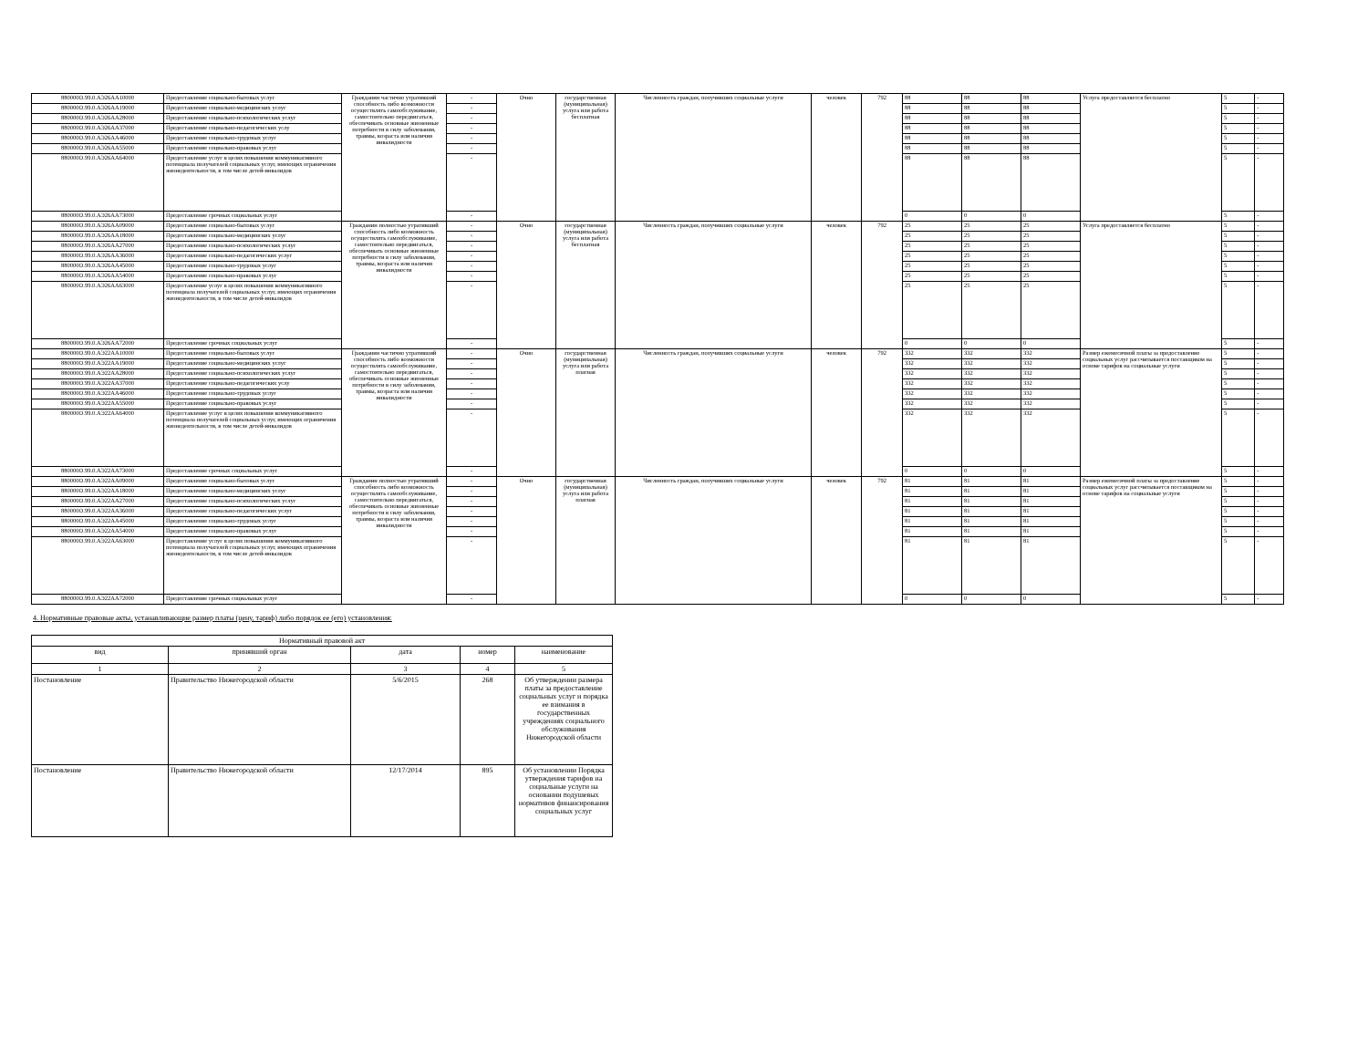| 880000О.99.0.АЭ26АА10000 | Предоставление социально-бытовых услуг | Гражданин частично утративший способность либо возможности осуществлять самообслуживание, самостоятельно передвигаться, обеспечивать основные жизненные потребности в силу заболевания, травмы, возраста или наличия инвалидности | - | Очно | государственная (муниципальная) услуга или работа бесплатная | Численность граждан, получивших социальные услуги | человек | 792 | 88 | 88 | 88 | Услуга предоставляется бесплатно | 5 | - |
| 880000О.99.0.АЭ26АА19000 | Предоставление социально-медицинских услуг | | - | | | | | | 88 | 88 | 88 | | 5 | - |
| 880000О.99.0.АЭ26АА28000 | Предоставление социально-психологических услуг | | - | | | | | | 88 | 88 | 88 | | 5 | - |
| 880000О.99.0.АЭ26АА37000 | Предоставление социально-педагогических услу | | - | | | | | | 88 | 88 | 88 | | 5 | - |
| 880000О.99.0.АЭ26АА46000 | Предоставление социально-трудовых услуг | | - | | | | | | 88 | 88 | 88 | | 5 | - |
| 880000О.99.0.АЭ26АА55000 | Предоставление социально-правовых услуг | | - | | | | | | 88 | 88 | 88 | | 5 | - |
| 880000О.99.0.АЭ26АА64000 | Предоставление услуг в целях повышения коммуникативного потенциала получателей социальных услуг, имеющих ограничения жизнедеятельности, в том числе детей-инвалидов | | - | | | | | | 88 | 88 | 88 | | 5 | - |
| 880000О.99.0.АЭ26АА73000 | Предоставление срочных социальных услуг | | - | | | | | | 0 | 0 | 0 | | 5 | - |
| 880000О.99.0.АЭ26АА09000 | Предоставление социально-бытовых услуг | Гражданин полностью утративший способность либо возможность осуществлять самообслуживание, самостоятельно передвигаться, обеспечивать основные жизненные потребности в силу заболевания, травмы, возраста или наличия инвалидности | - | Очно | государственная (муниципальная) услуга или работа бесплатная | Численность граждан, получивших социальные услуги | человек | 792 | 25 | 25 | 25 | Услуга предоставляется бесплатно | 5 | - |
| 880000О.99.0.АЭ26АА18000 | Предоставление социально-медицинских услуг | | - | | | | | | 25 | 25 | 25 | | 5 | - |
| 880000О.99.0.АЭ26АА27000 | Предоставление социально-психологических услуг | | - | | | | | | 25 | 25 | 25 | | 5 | - |
| 880000О.99.0.АЭ26АА36000 | Предоставление социально-педагогических услуг | | - | | | | | | 25 | 25 | 25 | | 5 | - |
| 880000О.99.0.АЭ26АА45000 | Предоставление социально-трудовых услуг | | - | | | | | | 25 | 25 | 25 | | 5 | - |
| 880000О.99.0.АЭ26АА54000 | Предоставление социально-правовых услуг | | - | | | | | | 25 | 25 | 25 | | 5 | - |
| 880000О.99.0.АЭ26АА63000 | Предоставление услуг в целях повышения коммуникативного потенциала получателей социальных услуг, имеющих ограничения жизнедеятельности, в том числе детей-инвалидов | | - | | | | | | 25 | 25 | 25 | | 5 | - |
| 880000О.99.0.АЭ26АА72000 | Предоставление срочных социальных услуг | | - | | | | | | 0 | 0 | 0 | | 5 | - |
| 880000О.99.0.АЭ22АА10000 | Предоставление социально-бытовых услуг | Гражданин частично утративший способность либо возможности осуществлять самообслуживание, самостоятельно передвигаться, обеспечивать основные жизненные потребности в силу заболевания, травмы, возраста или наличия инвалидности | - | Очно | государственная (муниципальная) услуга или работа платная | Численность граждан, получивших социальные услуги | человек | 792 | 332 | 332 | 332 | Размер ежемесячной платы за предоставление социальных услуг рассчитывается поставщиком на основе тарифов на социальные услуги | 5 | - |
| 880000О.99.0.АЭ22АА19000 | Предоставление социально-медицинских услуг | | - | | | | | | 332 | 332 | 332 | | 5 | - |
| 880000О.99.0.АЭ22АА28000 | Предоставление социально-психологических услуг | | - | | | | | | 332 | 332 | 332 | | 5 | - |
| 880000О.99.0.АЭ22АА37000 | Предоставление социально-педагогических услу | | - | | | | | | 332 | 332 | 332 | | 5 | - |
| 880000О.99.0.АЭ22АА46000 | Предоставление социально-трудовых услуг | | - | | | | | | 332 | 332 | 332 | | 5 | - |
| 880000О.99.0.АЭ22АА55000 | Предоставление социально-правовых услуг | | - | | | | | | 332 | 332 | 332 | | 5 | - |
| 880000О.99.0.АЭ22АА64000 | Предоставление услуг в целях повышения коммуникативного потенциала получателей социальных услуг, имеющих ограничения жизнедеятельности, в том числе детей-инвалидов | | - | | | | | | 332 | 332 | 332 | | 5 | - |
| 880000О.99.0.АЭ22АА73000 | Предоставление срочных социальных услуг | | - | | | | | | 0 | 0 | 0 | | 5 | - |
| 880000О.99.0.АЭ22АА09000 | Предоставление социально-бытовых услуг | Гражданин полностью утративший способность либо возможность осуществлять самообслуживание, самостоятельно передвигаться, обеспечивать основные жизненные потребности в силу заболевания, травмы, возраста или наличия инвалидности | - | Очно | государственная (муниципальная) услуга или работа платная | Численность граждан, получивших социальные услуги | человек | 792 | 81 | 81 | 81 | Размер ежемесячной платы за предоставление социальных услуг рассчитывается поставщиком на основе тарифов на социальные услуги | 5 | - |
| 880000О.99.0.АЭ22АА18000 | Предоставление социально-медицинских услуг | | - | | | | | | 81 | 81 | 81 | | 5 | - |
| 880000О.99.0.АЭ22АА27000 | Предоставление социально-психологических услуг | | - | | | | | | 81 | 81 | 81 | | 5 | - |
| 880000О.99.0.АЭ22АА36000 | Предоставление социально-педагогических услуг | | - | | | | | | 81 | 81 | 81 | | 5 | - |
| 880000О.99.0.АЭ22АА45000 | Предоставление социально-трудовых услуг | | - | | | | | | 81 | 81 | 81 | | 5 | - |
| 880000О.99.0.АЭ22АА54000 | Предоставление социально-правовых услуг | | - | | | | | | 81 | 81 | 81 | | 5 | - |
| 880000О.99.0.АЭ22АА63000 | Предоставление услуг в целях повышения коммуникативного потенциала получателей социальных услуг, имеющих ограничения жизнедеятельности, в том числе детей-инвалидов | | - | | | | | | 81 | 81 | 81 | | 5 | - |
| 880000О.99.0.АЭ22АА72000 | Предоставление срочных социальных услуг | | - | | | | | | 0 | 0 | 0 | | 5 | - |
4. Нормативные правовые акты, устанавливающие размер платы (цену, тариф) либо порядок ее (его) установления:
| Нормативный правовой акт | | | | |
| --- | --- | --- | --- | --- |
| вид | принявший орган | дата | номер | наименование |
| 1 | 2 | 3 | 4 | 5 |
| Постановление | Правительство Нижегородской области | 5/6/2015 | 268 | Об утверждении размера платы за предоставление социальных услуг и порядка ее взимания в государственных учреждениях социального обслуживания Нижегородской области |
| Постановление | Правительство Нижегородской области | 12/17/2014 | 895 | Об установлении Порядка утверждения тарифов на социальные услуги на основании подушевых нормативов финансирования социальных услуг |